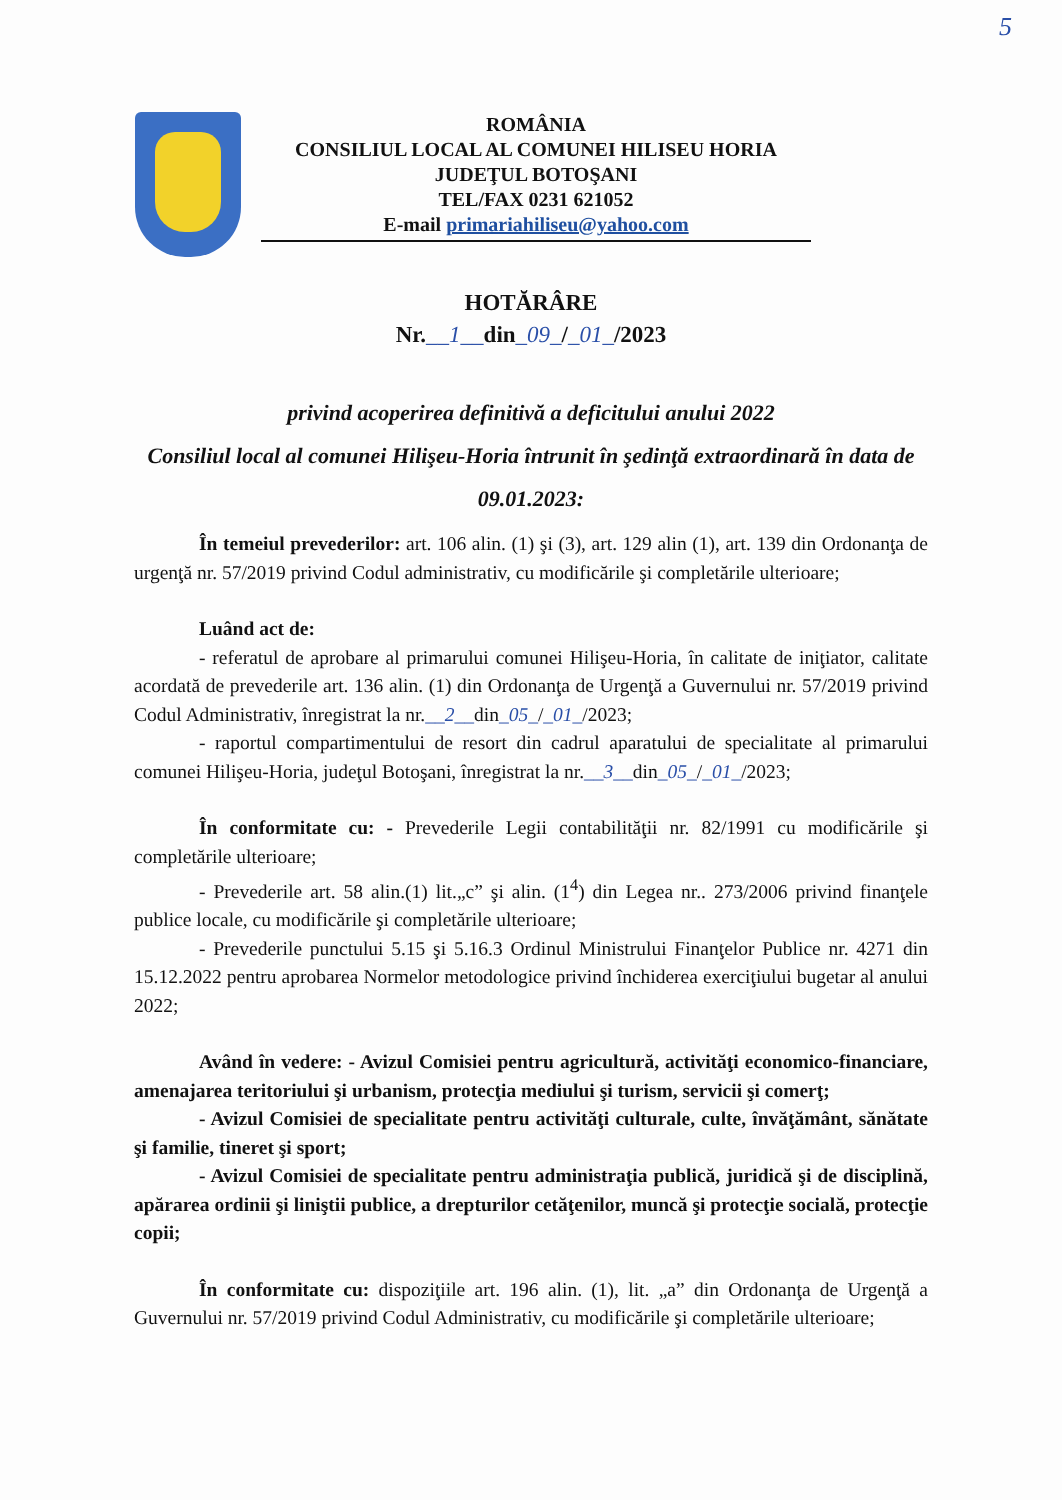5
ROMÂNIA
CONSILIUL LOCAL AL COMUNEI HILISEU HORIA
JUDEŢUL BOTOŞANI
TEL/FAX 0231 621052
E-mail primariahiliseu@yahoo.com
HOTĂRÂRE
Nr.__1__din_09_/_01_/2023
privind acoperirea definitivă a deficitului anului 2022
Consiliul local al comunei Hilişeu-Horia întrunit în şedinţă extraordinară în data de 09.01.2023:
În temeiul prevederilor: art. 106 alin. (1) şi (3), art. 129 alin (1), art. 139 din Ordonanţa de urgenţă nr. 57/2019 privind Codul administrativ, cu modificările şi completările ulterioare;
Luând act de:
- referatul de aprobare al primarului comunei Hilişeu-Horia, în calitate de iniţiator, calitate acordată de prevederile art. 136 alin. (1) din Ordonanţa de Urgenţă a Guvernului nr. 57/2019 privind Codul Administrativ, înregistrat la nr.__2__din_05_/_01_/2023;
- raportul compartimentului de resort din cadrul aparatului de specialitate al primarului comunei Hilişeu-Horia, judeţul Botoşani, înregistrat la nr.__3__din_05_/_01_/2023;
În conformitate cu: - Prevederile Legii contabilităţii nr. 82/1991 cu modificările şi completările ulterioare;
- Prevederile art. 58 alin.(1) lit.„c” şi alin. (1<sup>4</sup>) din Legea nr.. 273/2006 privind finanţele publice locale, cu modificările şi completările ulterioare;
- Prevederile punctului 5.15 şi 5.16.3 Ordinul Ministrului Finanţelor Publice nr. 4271 din 15.12.2022 pentru aprobarea Normelor metodologice privind închiderea exerciţiului bugetar al anului 2022;
Având în vedere: - Avizul Comisiei pentru agricultură, activităţi economico-financiare, amenajarea teritoriului şi urbanism, protecţia mediului şi turism, servicii şi comerţ;
- Avizul Comisiei de specialitate pentru activităţi culturale, culte, învăţământ, sănătate şi familie, tineret şi sport;
- Avizul Comisiei de specialitate pentru administraţia publică, juridică şi de disciplină, apărarea ordinii şi liniştii publice, a drepturilor cetăţenilor, muncă şi protecţie socială, protecţie copii;
În conformitate cu: dispoziţiile art. 196 alin. (1), lit. „a” din Ordonanţa de Urgenţă a Guvernului nr. 57/2019 privind Codul Administrativ, cu modificările şi completările ulterioare;